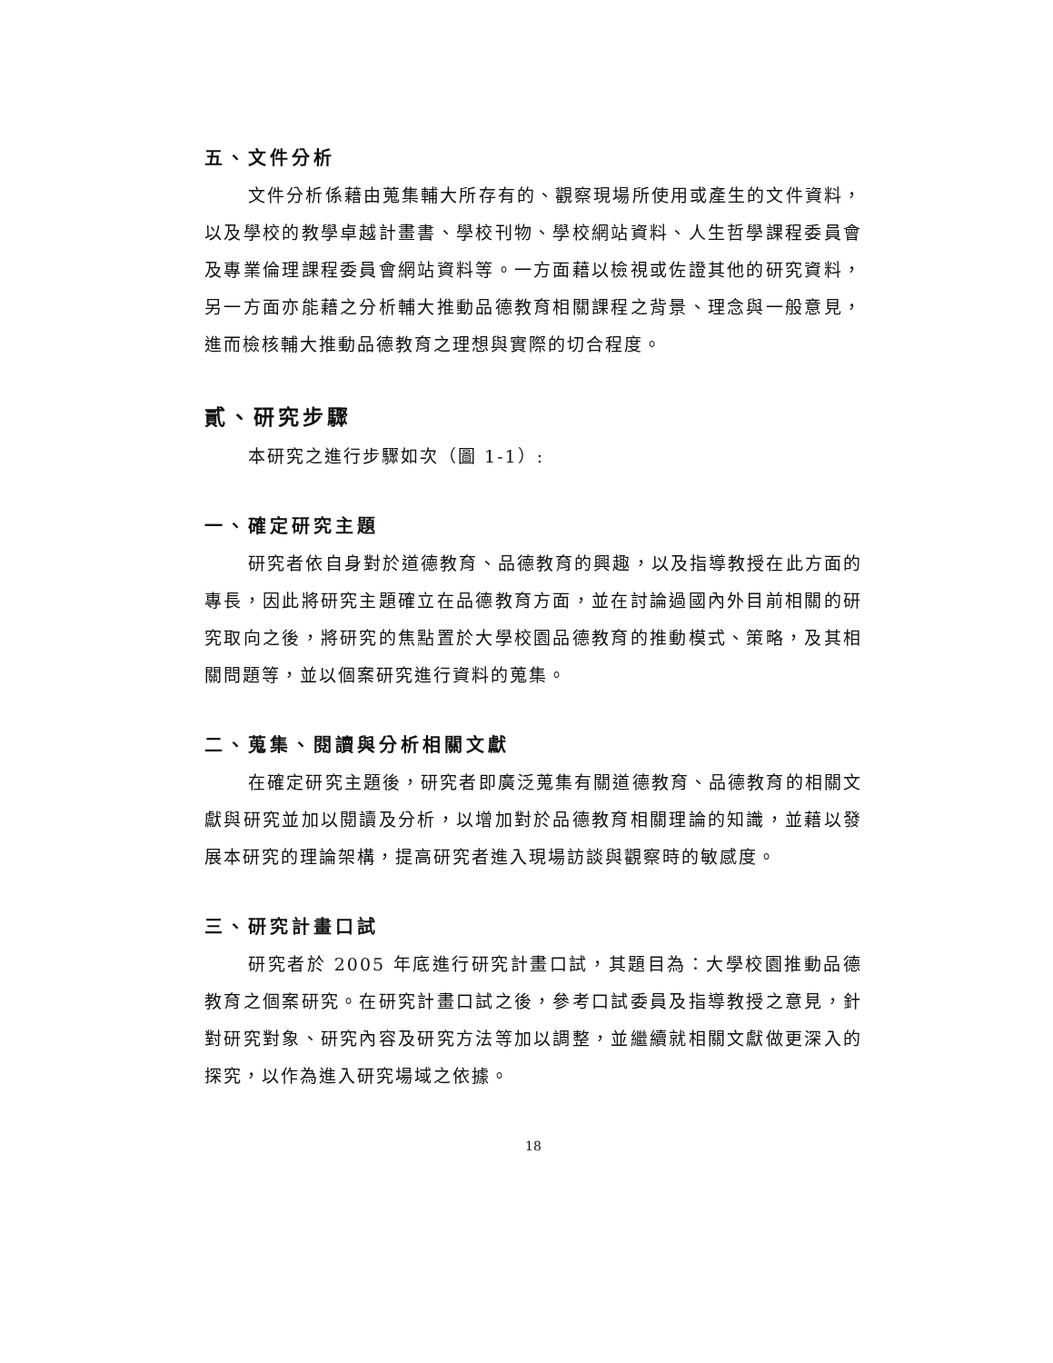五、文件分析
文件分析係藉由蒐集輔大所存有的、觀察現場所使用或產生的文件資料，以及學校的教學卓越計畫書、學校刊物、學校網站資料、人生哲學課程委員會及專業倫理課程委員會網站資料等。一方面藉以檢視或佐證其他的研究資料，另一方面亦能藉之分析輔大推動品德教育相關課程之背景、理念與一般意見，進而檢核輔大推動品德教育之理想與實際的切合程度。
貳、研究步驟
本研究之進行步驟如次（圖 1-1）:
一、確定研究主題
研究者依自身對於道德教育、品德教育的興趣，以及指導教授在此方面的專長，因此將研究主題確立在品德教育方面，並在討論過國內外目前相關的研究取向之後，將研究的焦點置於大學校園品德教育的推動模式、策略，及其相關問題等，並以個案研究進行資料的蒐集。
二、蒐集、閱讀與分析相關文獻
在確定研究主題後，研究者即廣泛蒐集有關道德教育、品德教育的相關文獻與研究並加以閱讀及分析，以增加對於品德教育相關理論的知識，並藉以發展本研究的理論架構，提高研究者進入現場訪談與觀察時的敏感度。
三、研究計畫口試
研究者於 2005 年底進行研究計畫口試，其題目為：大學校園推動品德教育之個案研究。在研究計畫口試之後，參考口試委員及指導教授之意見，針對研究對象、研究內容及研究方法等加以調整，並繼續就相關文獻做更深入的探究，以作為進入研究場域之依據。
18